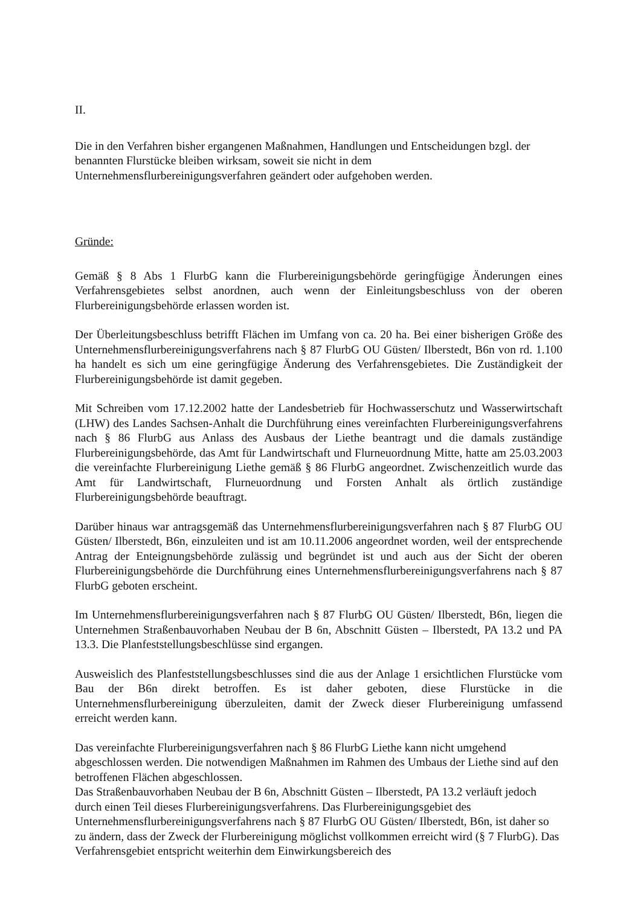II.
Die in den Verfahren bisher ergangenen Maßnahmen, Handlungen und Entscheidungen bzgl. der benannten Flurstücke bleiben wirksam, soweit sie nicht in dem Unternehmensflurbereinigungsverfahren geändert oder aufgehoben werden.
Gründe:
Gemäß § 8 Abs 1 FlurbG kann die Flurbereinigungsbehörde geringfügige Änderungen eines Verfahrensgebietes selbst anordnen, auch wenn der Einleitungsbeschluss von der oberen Flurbereinigungsbehörde erlassen worden ist.
Der Überleitungsbeschluss betrifft Flächen im Umfang von ca. 20 ha. Bei einer bisherigen Größe des Unternehmensflurbereinigungsverfahrens nach § 87 FlurbG OU Güsten/ Ilberstedt, B6n von rd. 1.100 ha handelt es sich um eine geringfügige Änderung des Verfahrensgebietes. Die Zuständigkeit der Flurbereinigungsbehörde ist damit gegeben.
Mit Schreiben vom 17.12.2002 hatte der Landesbetrieb für Hochwasserschutz und Wasserwirtschaft (LHW) des Landes Sachsen-Anhalt die Durchführung eines vereinfachten Flurbereinigungsverfahrens nach § 86 FlurbG aus Anlass des Ausbaus der Liethe beantragt und die damals zuständige Flurbereinigungsbehörde, das Amt für Landwirtschaft und Flurneuordnung Mitte, hatte am 25.03.2003 die vereinfachte Flurbereinigung Liethe gemäß § 86 FlurbG angeordnet. Zwischenzeitlich wurde das Amt für Landwirtschaft, Flurneuordnung und Forsten Anhalt als örtlich zuständige Flurbereinigungsbehörde beauftragt.
Darüber hinaus war antragsgemäß das Unternehmensflurbereinigungsverfahren nach § 87 FlurbG OU Güsten/ Ilberstedt, B6n, einzuleiten und ist am 10.11.2006 angeordnet worden, weil der entsprechende Antrag der Enteignungsbehörde zulässig und begründet ist und auch aus der Sicht der oberen Flurbereinigungsbehörde die Durchführung eines Unternehmensflurbereinigungsverfahrens nach § 87 FlurbG geboten erscheint.
Im Unternehmensflurbereinigungsverfahren nach § 87 FlurbG OU Güsten/ Ilberstedt, B6n, liegen die Unternehmen Straßenbauvorhaben Neubau der B 6n, Abschnitt Güsten – Ilberstedt, PA 13.2 und PA 13.3. Die Planfeststellungsbeschlüsse sind ergangen.
Ausweislich des Planfeststellungsbeschlusses sind die aus der Anlage 1 ersichtlichen Flurstücke vom Bau der B6n direkt betroffen. Es ist daher geboten, diese Flurstücke in die Unternehmensflurbereinigung überzuleiten, damit der Zweck dieser Flurbereinigung umfassend erreicht werden kann.
Das vereinfachte Flurbereinigungsverfahren nach § 86 FlurbG Liethe kann nicht umgehend abgeschlossen werden. Die notwendigen Maßnahmen im Rahmen des Umbaus der Liethe sind auf den betroffenen Flächen abgeschlossen.
Das Straßenbauvorhaben Neubau der B 6n, Abschnitt Güsten – Ilberstedt, PA 13.2 verläuft jedoch durch einen Teil dieses Flurbereinigungsverfahrens. Das Flurbereinigungsgebiet des Unternehmensflurbereinigungsverfahrens nach § 87 FlurbG OU Güsten/ Ilberstedt, B6n, ist daher so zu ändern, dass der Zweck der Flurbereinigung möglichst vollkommen erreicht wird (§ 7 FlurbG). Das Verfahrensgebiet entspricht weiterhin dem Einwirkungsbereich des